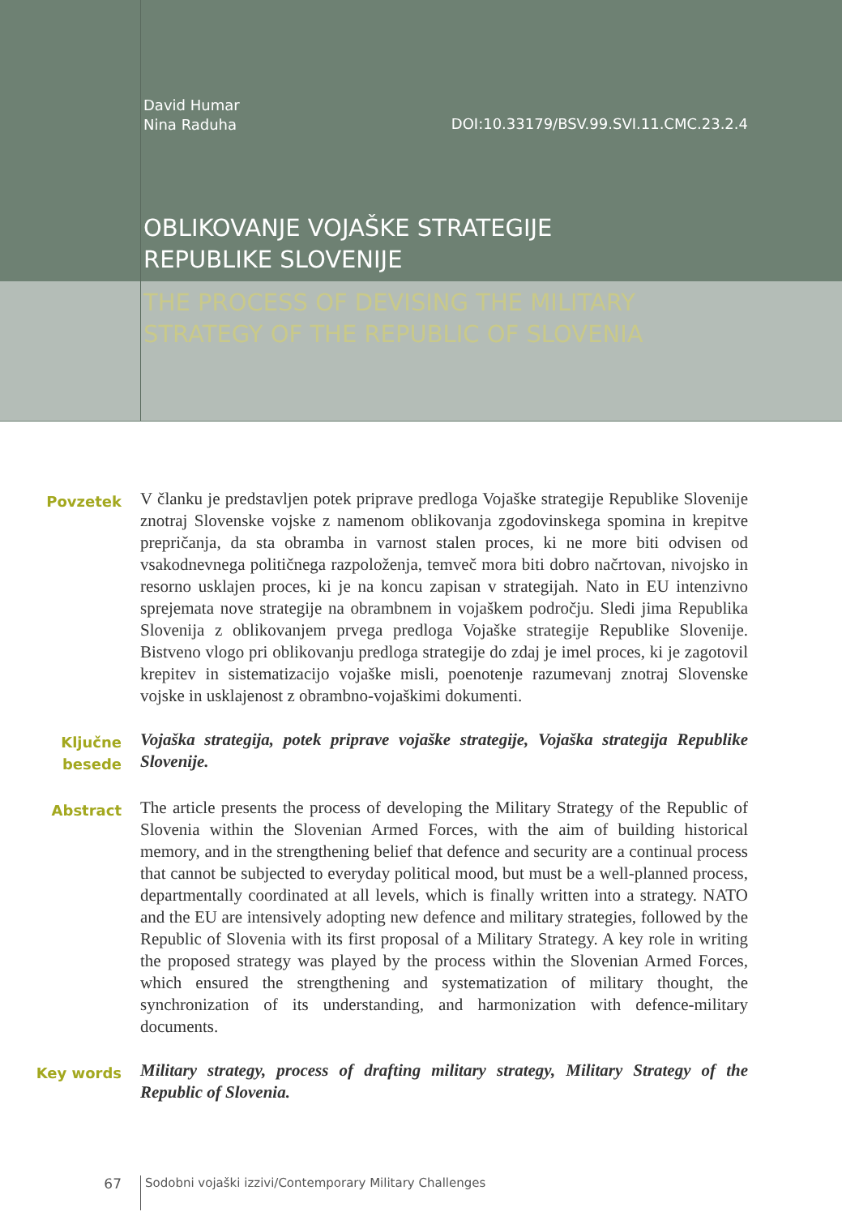David Humar
Nina Raduha
DOI:10.33179/BSV.99.SVI.11.CMC.23.2.4
OBLIKOVANJE VOJAŠKE STRATEGIJE
REPUBLIKE SLOVENIJE
THE PROCESS OF DEVISING THE MILITARY
STRATEGY OF THE REPUBLIC OF SLOVENIA
Povzetek
V članku je predstavljen potek priprave predloga Vojaške strategije Republike Slovenije znotraj Slovenske vojske z namenom oblikovanja zgodovinskega spomina in krepitve prepričanja, da sta obramba in varnost stalen proces, ki ne more biti odvisen od vsakodnevnega političnega razpoloženja, temveč mora biti dobro načrtovan, nivojsko in resorno usklajen proces, ki je na koncu zapisan v strategijah. Nato in EU intenzivno sprejemata nove strategije na obrambnem in vojaškem področju. Sledi jima Republika Slovenija z oblikovanjem prvega predloga Vojaške strategije Republike Slovenije. Bistveno vlogo pri oblikovanju predloga strategije do zdaj je imel proces, ki je zagotovil krepitev in sistematizacijo vojaške misli, poenotenje razumevanj znotraj Slovenske vojske in usklajenost z obrambno-vojaškimi dokumenti.
Ključne besede
Vojaška strategija, potek priprave vojaške strategije, Vojaška strategija Republike Slovenije.
Abstract
The article presents the process of developing the Military Strategy of the Republic of Slovenia within the Slovenian Armed Forces, with the aim of building historical memory, and in the strengthening belief that defence and security are a continual process that cannot be subjected to everyday political mood, but must be a well-planned process, departmentally coordinated at all levels, which is finally written into a strategy. NATO and the EU are intensively adopting new defence and military strategies, followed by the Republic of Slovenia with its first proposal of a Military Strategy. A key role in writing the proposed strategy was played by the process within the Slovenian Armed Forces, which ensured the strengthening and systematization of military thought, the synchronization of its understanding, and harmonization with defence-military documents.
Key words
Military strategy, process of drafting military strategy, Military Strategy of the Republic of Slovenia.
67 Sodobni vojaški izzivi/Contemporary Military Challenges